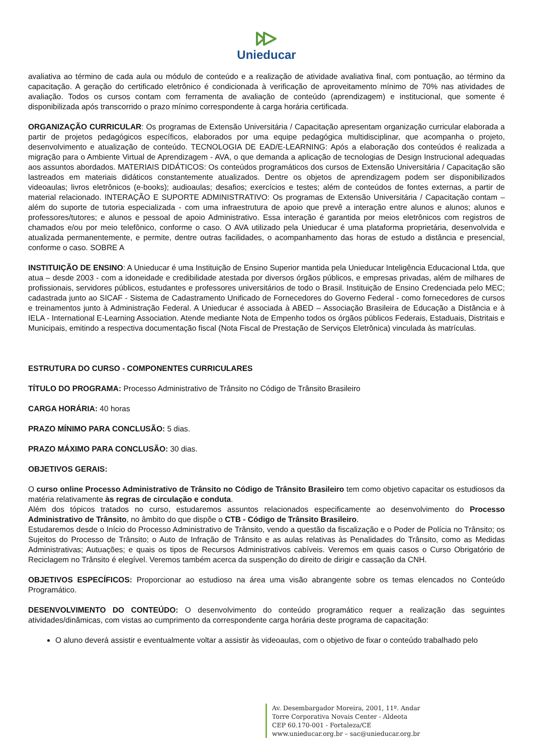Unieducar
avaliativa ao término de cada aula ou módulo de conteúdo e a realização de atividade avaliativa final, com pontuação, ao término da capacitação. A geração do certificado eletrônico é condicionada à verificação de aproveitamento mínimo de 70% nas atividades de avaliação. Todos os cursos contam com ferramenta de avaliação de conteúdo (aprendizagem) e institucional, que somente é disponibilizada após transcorrido o prazo mínimo correspondente à carga horária certificada.
ORGANIZAÇÃO CURRICULAR: Os programas de Extensão Universitária / Capacitação apresentam organização curricular elaborada a partir de projetos pedagógicos específicos, elaborados por uma equipe pedagógica multidisciplinar, que acompanha o projeto, desenvolvimento e atualização de conteúdo. TECNOLOGIA DE EAD/E-LEARNING: Após a elaboração dos conteúdos é realizada a migração para o Ambiente Virtual de Aprendizagem - AVA, o que demanda a aplicação de tecnologias de Design Instrucional adequadas aos assuntos abordados. MATERIAIS DIDÁTICOS: Os conteúdos programáticos dos cursos de Extensão Universitária / Capacitação são lastreados em materiais didáticos constantemente atualizados. Dentre os objetos de aprendizagem podem ser disponibilizados videoaulas; livros eletrônicos (e-books); audioaulas; desafios; exercícios e testes; além de conteúdos de fontes externas, a partir de material relacionado. INTERAÇÃO E SUPORTE ADMINISTRATIVO: Os programas de Extensão Universitária / Capacitação contam – além do suporte de tutoria especializada - com uma infraestrutura de apoio que prevê a interação entre alunos e alunos; alunos e professores/tutores; e alunos e pessoal de apoio Administrativo. Essa interação é garantida por meios eletrônicos com registros de chamados e/ou por meio telefônico, conforme o caso. O AVA utilizado pela Unieducar é uma plataforma proprietária, desenvolvida e atualizada permanentemente, e permite, dentre outras facilidades, o acompanhamento das horas de estudo a distância e presencial, conforme o caso. SOBRE A
INSTITUIÇÃO DE ENSINO: A Unieducar é uma Instituição de Ensino Superior mantida pela Unieducar Inteligência Educacional Ltda, que atua – desde 2003 - com a idoneidade e credibilidade atestada por diversos órgãos públicos, e empresas privadas, além de milhares de profissionais, servidores públicos, estudantes e professores universitários de todo o Brasil. Instituição de Ensino Credenciada pelo MEC; cadastrada junto ao SICAF - Sistema de Cadastramento Unificado de Fornecedores do Governo Federal - como fornecedores de cursos e treinamentos junto à Administração Federal. A Unieducar é associada à ABED – Associação Brasileira de Educação a Distância e à IELA - International E-Learning Association. Atende mediante Nota de Empenho todos os órgãos públicos Federais, Estaduais, Distritais e Municipais, emitindo a respectiva documentação fiscal (Nota Fiscal de Prestação de Serviços Eletrônica) vinculada às matrículas.
ESTRUTURA DO CURSO - COMPONENTES CURRICULARES
TÍTULO DO PROGRAMA: Processo Administrativo de Trânsito no Código de Trânsito Brasileiro
CARGA HORÁRIA: 40 horas
PRAZO MÍNIMO PARA CONCLUSÃO: 5 dias.
PRAZO MÁXIMO PARA CONCLUSÃO: 30 dias.
OBJETIVOS GERAIS:
O curso online Processo Administrativo de Trânsito no Código de Trânsito Brasileiro tem como objetivo capacitar os estudiosos da matéria relativamente às regras de circulação e conduta.
Além dos tópicos tratados no curso, estudaremos assuntos relacionados especificamente ao desenvolvimento do Processo Administrativo de Trânsito, no âmbito do que dispõe o CTB - Código de Trânsito Brasileiro.
Estudaremos desde o Início do Processo Administrativo de Trânsito, vendo a questão da fiscalização e o Poder de Polícia no Trânsito; os Sujeitos do Processo de Trânsito; o Auto de Infração de Trânsito e as aulas relativas às Penalidades do Trânsito, como as Medidas Administrativas; Autuações; e quais os tipos de Recursos Administrativos cabíveis. Veremos em quais casos o Curso Obrigatório de Reciclagem no Trânsito é elegível. Veremos também acerca da suspenção do direito de dirigir e cassação da CNH.
OBJETIVOS ESPECÍFICOS: Proporcionar ao estudioso na área uma visão abrangente sobre os temas elencados no Conteúdo Programático.
DESENVOLVIMENTO DO CONTEÚDO: O desenvolvimento do conteúdo programático requer a realização das seguintes atividades/dinâmicas, com vistas ao cumprimento da correspondente carga horária deste programa de capacitação:
O aluno deverá assistir e eventualmente voltar a assistir às videoaulas, com o objetivo de fixar o conteúdo trabalhado pelo
Av. Desembargador Moreira, 2001, 11º. Andar
Torre Corporativa Novais Center - Aldeota
CEP 60.170-001 - Fortaleza/CE
www.unieducar.org.br – sac@unieducar.org.br